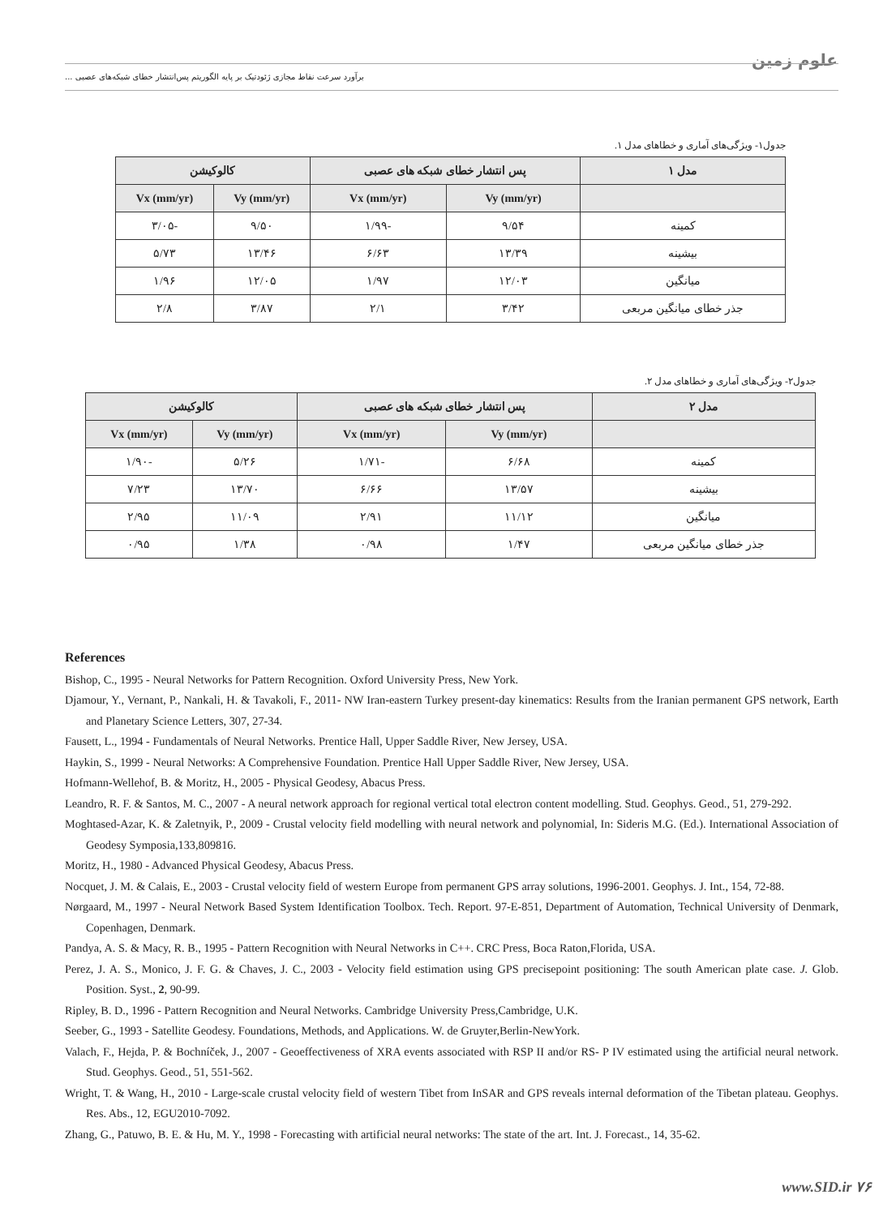علوم زمین
برآورد سرعت نقاط مجازی ژئودتیک بر پایه الگوریتم پس‌انتشار خطای شبکه‌های عصبی ...
جدول۱- ویژگی‌های آماری و خطاهای مدل ۱.
| مدل ۱ | پس انتشار خطای شبکه های عصبی | | کالوکیشن | |
| --- | --- | --- | --- | --- |
| | Vy (mm/yr) | Vx (mm/yr) | Vy (mm/yr) | Vx (mm/yr) |
| کمینه | ۹/۵۴ | -۱/۹۹ | ۹/۵۰ | -۳/۰۵ |
| بیشینه | ۱۳/۳۹ | ۶/۶۳ | ۱۳/۴۶ | ۵/۷۳ |
| میانگین | ۱۲/۰۳ | ۱/۹۷ | ۱۲/۰۵ | ۱/۹۶ |
| جذر خطای میانگین مربعی | ۳/۴۲ | ۲/۱ | ۳/۸۷ | ۲/۸ |
جدول۲- ویژگی‌های آماری و خطاهای مدل ۲.
| مدل ۲ | پس انتشار خطای شبکه های عصبی | | کالوکیشن | |
| --- | --- | --- | --- | --- |
| | Vy (mm/yr) | Vx (mm/yr) | Vy (mm/yr) | Vx (mm/yr) |
| کمینه | ۶/۶۸ | -۱/۷۱ | ۵/۲۶ | -۱/۹۰ |
| بیشینه | ۱۳/۵۷ | ۶/۶۶ | ۱۳/۷۰ | ۷/۲۳ |
| میانگین | ۱۱/۱۲ | ۲/۹۱ | ۱۱/۰۹ | ۲/۹۵ |
| جذر خطای میانگین مربعی | ۱/۴۷ | ۰/۹۸ | ۱/۳۸ | ۰/۹۵ |
References
Bishop, C., 1995 - Neural Networks for Pattern Recognition. Oxford University Press, New York.
Djamour, Y., Vernant, P., Nankali, H. & Tavakoli, F., 2011- NW Iran-eastern Turkey present-day kinematics: Results from the Iranian permanent GPS network, Earth and Planetary Science Letters, 307, 27-34.
Fausett, L., 1994 - Fundamentals of Neural Networks. Prentice Hall, Upper Saddle River, New Jersey, USA.
Haykin, S., 1999 - Neural Networks: A Comprehensive Foundation. Prentice Hall Upper Saddle River, New Jersey, USA.
Hofmann-Wellehof, B. & Moritz, H., 2005 - Physical Geodesy, Abacus Press.
Leandro, R. F. & Santos, M. C., 2007 - A neural network approach for regional vertical total electron content modelling. Stud. Geophys. Geod., 51, 279-292.
Moghtased-Azar, K. & Zaletnyik, P., 2009 - Crustal velocity field modelling with neural network and polynomial, In: Sideris M.G. (Ed.). International Association of Geodesy Symposia,133,809816.
Moritz, H., 1980 - Advanced Physical Geodesy, Abacus Press.
Nocquet, J. M. & Calais, E., 2003 - Crustal velocity field of western Europe from permanent GPS array solutions, 1996-2001. Geophys. J. Int., 154, 72-88.
Nørgaard, M., 1997 - Neural Network Based System Identification Toolbox. Tech. Report. 97-E-851, Department of Automation, Technical University of Denmark, Copenhagen, Denmark.
Pandya, A. S. & Macy, R. B., 1995 - Pattern Recognition with Neural Networks in C++. CRC Press, Boca Raton,Florida, USA.
Perez, J. A. S., Monico, J. F. G. & Chaves, J. C., 2003 - Velocity field estimation using GPS precisepoint positioning: The south American plate case. J. Glob. Position. Syst., 2, 90-99.
Ripley, B. D., 1996 - Pattern Recognition and Neural Networks. Cambridge University Press,Cambridge, U.K.
Seeber, G., 1993 - Satellite Geodesy. Foundations, Methods, and Applications. W. de Gruyter,Berlin-NewYork.
Valach, F., Hejda, P. & Bochníček, J., 2007 - Geoeffectiveness of XRA events associated with RSP II and/or RS- P IV estimated using the artificial neural network. Stud. Geophys. Geod., 51, 551-562.
Wright, T. & Wang, H., 2010 - Large-scale crustal velocity field of western Tibet from InSAR and GPS reveals internal deformation of the Tibetan plateau. Geophys. Res. Abs., 12, EGU2010-7092.
Zhang, G., Patuwo, B. E. & Hu, M. Y., 1998 - Forecasting with artificial neural networks: The state of the art. Int. J. Forecast., 14, 35-62.
www.SID.ir ۷۶